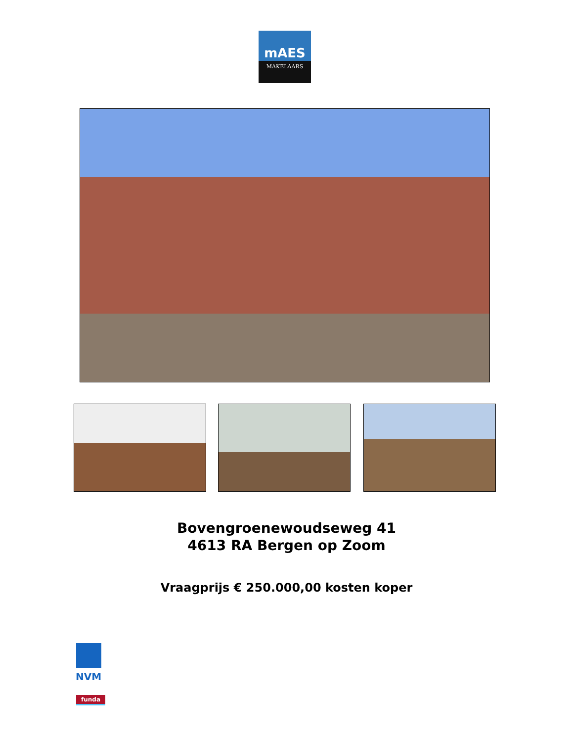mAES
MAKELAARS
Bovengroenewoudseweg 41
4613 RA Bergen op Zoom
Vraagprijs € 250.000,00 kosten koper
NVM
funda